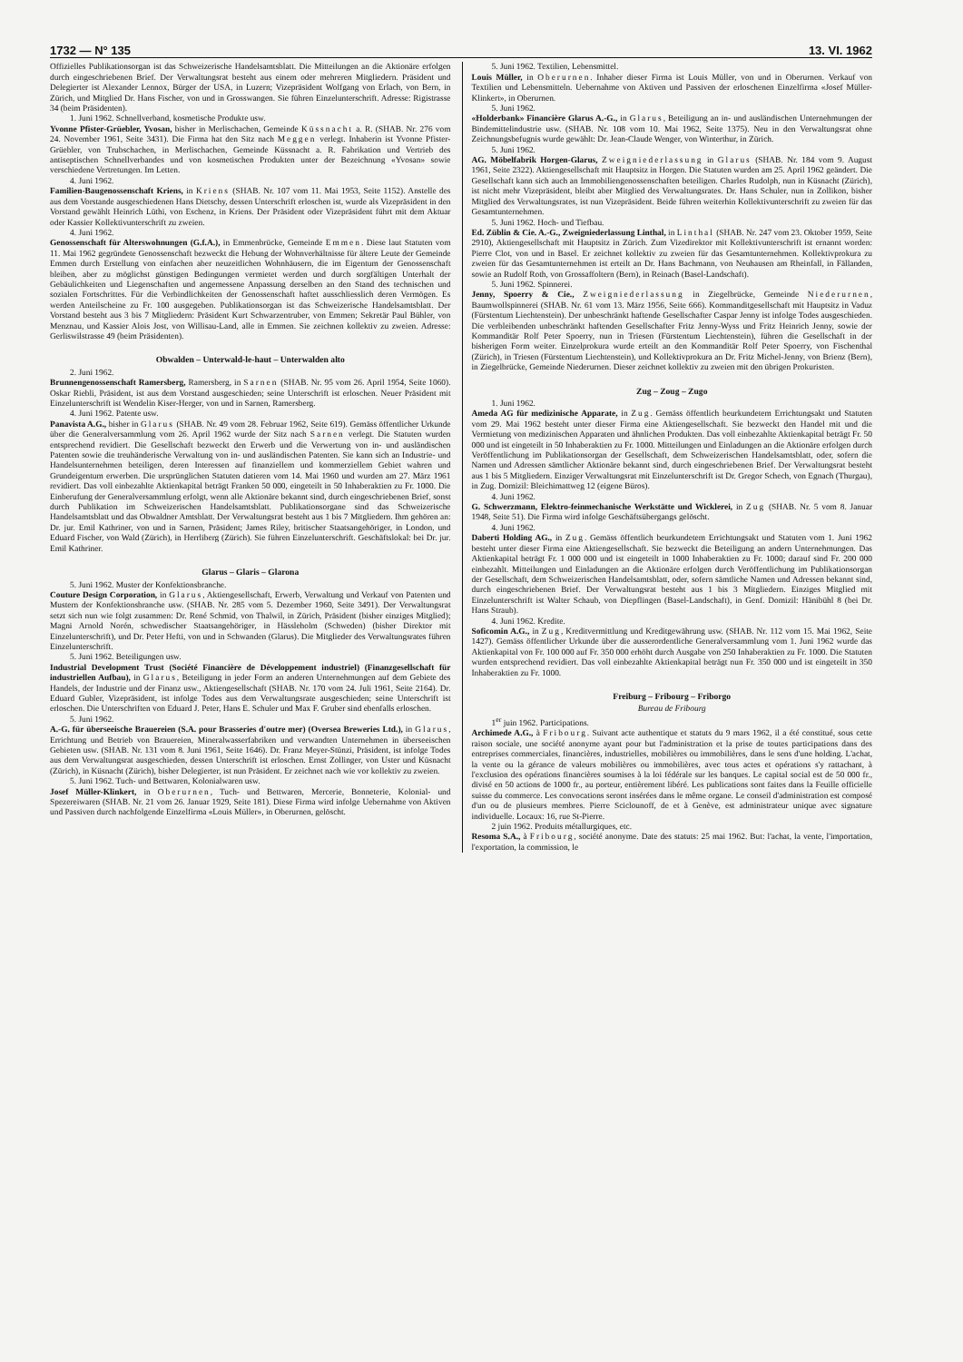1732 — N° 135 13. VI. 1962
Offizielles Publikationsorgan ist das Schweizerische Handelsamtsblatt. Die Mitteilungen an die Aktionäre erfolgen durch eingeschriebenen Brief. Der Verwaltungsrat besteht aus einem oder mehreren Mitgliedern. Präsident und Delegierter ist Alexander Lennox, Bürger der USA, in Luzern; Vizepräsident Wolfgang von Erlach, von Bern, in Zürich, und Mitglied Dr. Hans Fischer, von und in Grosswangen. Sie führen Einzelunterschrift. Adresse: Rigistrasse 34 (beim Präsidenten).
1. Juni 1962. Schnellverband, kosmetische Produkte usw.
Yvonne Pfister-Grüebler, Yvosan, bisher in Merlischachen, Gemeinde Küssnacht a. R. (SHAB. Nr. 276 vom 24. November 1961, Seite 3431). Die Firma hat den Sitz nach Meggen verlegt. Inhaberin ist Yvonne Pfister-Grüebler, von Trubschachen, in Merlischachen, Gemeinde Küssnacht a. R. Fabrikation und Vertrieb des antiseptischen Schnellverbandes und von kosmetischen Produkten unter der Bezeichnung «Yvosan» sowie verschiedene Vertretungen. Im Letten.
4. Juni 1962.
Familien-Baugenossenschaft Kriens, in Kriens (SHAB. Nr. 107 vom 11. Mai 1953, Seite 1152). Anstelle des aus dem Vorstande ausgeschiedenen Hans Dietschy, dessen Unterschrift erloschen ist, wurde als Vizepräsident in den Vorstand gewählt Heinrich Lüthi, von Eschenz, in Kriens. Der Präsident oder Vizepräsident führt mit dem Aktuar oder Kassier Kollektivunterschrift zu zweien.
4. Juni 1962.
Genossenschaft für Alterswohnungen (G.f.A.), in Emmenbrücke, Gemeinde Emmen. Diese laut Statuten vom 11. Mai 1962 gegründete Genossenschaft bezweckt die Hebung der Wohnverhältnisse für ältere Leute der Gemeinde Emmen durch Erstellung von einfachen aber neuzeitlichen Wohnhäusern, die im Eigentum der Genossenschaft bleiben, aber zu möglichst günstigen Bedingungen vermietet werden und durch sorgfältigen Unterhalt der Gebäulichkeiten und Liegenschaften und angemessene Anpassung derselben an den Stand des technischen und sozialen Fortschrittes. Für die Verbindlichkeiten der Genossenschaft haftet ausschliesslich deren Vermögen. Es werden Anteilscheine zu Fr. 100 ausgegeben. Publikationsorgan ist das Schweizerische Handelsamtsblatt. Der Vorstand besteht aus 3 bis 7 Mitgliedern: Präsident Kurt Schwarzentruber, von Emmen; Sekretär Paul Bühler, von Menznau, und Kassier Alois Jost, von Willisau-Land, alle in Emmen. Sie zeichnen kollektiv zu zweien. Adresse: Gerliswilstrasse 49 (beim Präsidenten).
Obwalden – Unterwald-le-haut – Unterwalden alto
2. Juni 1962.
Brunnengenossenschaft Ramersberg, Ramersberg, in Sarnen (SHAB. Nr. 95 vom 26. April 1954, Seite 1060). Oskar Riebli, Präsident, ist aus dem Vorstand ausgeschieden; seine Unterschrift ist erloschen. Neuer Präsident mit Einzelunterschrift ist Wendelin Kiser-Herger, von und in Sarnen, Ramersberg.
4. Juni 1962. Patente usw.
Panavista A.G., bisher in Glarus (SHAB. Nr. 49 vom 28. Februar 1962, Seite 619). Gemäss öffentlicher Urkunde über die Generalversammlung vom 26. April 1962 wurde der Sitz nach Sarnen verlegt. Die Statuten wurden entsprechend revidiert. Die Gesellschaft bezweckt den Erwerb und die Verwertung von in- und ausländischen Patenten sowie die treuhänderische Verwaltung von in- und ausländischen Patenten. Sie kann sich an Industrie- und Handelsunternehmen beteiligen, deren Interessen auf finanziellem und kommerziellem Gebiet wahren und Grundeigentum erwerben. Die ursprünglichen Statuten datieren vom 14. Mai 1960 und wurden am 27. März 1961 revidiert. Das voll einbezahlte Aktienkapital beträgt Franken 50 000, eingeteilt in 50 Inhaberaktien zu Fr. 1000. Die Einberufung der Generalversammlung erfolgt, wenn alle Aktionäre bekannt sind, durch eingeschriebenen Brief, sonst durch Publikation im Schweizerischen Handelsamtsblatt. Publikationsorgane sind das Schweizerische Handelsamtsblatt und das Obwaldner Amtsblatt. Der Verwaltungsrat besteht aus 1 bis 7 Mitgliedern. Ihm gehören an: Dr. jur. Emil Kathriner, von und in Sarnen, Präsident; James Riley, britischer Staatsangehöriger, in London, und Eduard Fischer, von Wald (Zürich), in Herrliberg (Zürich). Sie führen Einzelunterschrift. Geschäftslokal: bei Dr. jur. Emil Kathriner.
Glarus – Glaris – Glarona
5. Juni 1962. Muster der Konfektionsbranche.
Couture Design Corporation, in Glarus, Aktiengesellschaft, Erwerb, Verwaltung und Verkauf von Patenten und Mustern der Konfektionsbranche usw. (SHAB. Nr. 285 vom 5. Dezember 1960, Seite 3491). Der Verwaltungsrat setzt sich nun wie folgt zusammen: Dr. René Schmid, von Thalwil, in Zürich, Präsident (bisher einziges Mitglied); Magni Arnold Norén, schwedischer Staatsangehöriger, in Hässleholm (Schweden) (bisher Direktor mit Einzelunterschrift), und Dr. Peter Hefti, von und in Schwanden (Glarus). Die Mitglieder des Verwaltungsrates führen Einzelunterschrift.
5. Juni 1962. Beteiligungen usw.
Industrial Development Trust (Société Financière de Développement industriel) (Finanzgesellschaft für industriellen Aufbau), in Glarus, Beteiligung in jeder Form an anderen Unternehmungen auf dem Gebiete des Handels, der Industrie und der Finanz usw., Aktiengesellschaft (SHAB. Nr. 170 vom 24. Juli 1961, Seite 2164). Dr. Eduard Gubler, Vizepräsident, ist infolge Todes aus dem Verwaltungsrate ausgeschieden; seine Unterschrift ist erloschen. Die Unterschriften von Eduard J. Peter, Hans E. Schuler und Max F. Gruber sind ebenfalls erloschen.
5. Juni 1962.
A.-G. für überseeische Brauereien (S.A. pour Brasseries d'outre mer) (Oversea Breweries Ltd.), in Glarus, Errichtung und Betrieb von Brauereien, Mineralwasserfabriken und verwandten Unternehmen in überseeischen Gebieten usw. (SHAB. Nr. 131 vom 8. Juni 1961, Seite 1646). Dr. Franz Meyer-Stünzi, Präsident, ist infolge Todes aus dem Verwaltungsrat ausgeschieden, dessen Unterschrift ist erloschen. Ernst Zollinger, von Uster und Küsnacht (Zürich), in Küsnacht (Zürich), bisher Delegierter, ist nun Präsident. Er zeichnet nach wie vor kollektiv zu zweien.
5. Juni 1962. Tuch- und Bettwaren, Kolonialwaren usw.
Josef Müller-Klinkert, in Oberurnen, Tuch- und Bettwaren, Mercerie, Bonneterie, Kolonial- und Spezereiwaren (SHAB. Nr. 21 vom 26. Januar 1929, Seite 181). Diese Firma wird infolge Uebernahme von Aktiven und Passiven durch nachfolgende Einzelfirma «Louis Müller», in Oberurnen, gelöscht.
5. Juni 1962. Textilien, Lebensmittel.
Louis Müller, in Oberurnen. Inhaber dieser Firma ist Louis Müller, von und in Oberurnen. Verkauf von Textilien und Lebensmitteln. Uebernahme von Aktiven und Passiven der erloschenen Einzelfirma «Josef Müller-Klinkert», in Oberurnen.
5. Juni 1962.
«Holderbank» Financière Glarus A.-G., in Glarus, Beteiligung an in- und ausländischen Unternehmungen der Bindemittelindustrie usw. (SHAB. Nr. 108 vom 10. Mai 1962, Seite 1375). Neu in den Verwaltungsrat ohne Zeichnungsbefugnis wurde gewählt: Dr. Jean-Claude Wenger, von Winterthur, in Zürich.
5. Juni 1962.
AG. Möbelfabrik Horgen-Glarus, Zweigniederlassung in Glarus (SHAB. Nr. 184 vom 9. August 1961, Seite 2322). Aktiengesellschaft mit Hauptsitz in Horgen. Die Statuten wurden am 25. April 1962 geändert. Die Gesellschaft kann sich auch an Immobiliengenossenschaften beteiligen. Charles Rudolph, nun in Küsnacht (Zürich), ist nicht mehr Vizepräsident, bleibt aber Mitglied des Verwaltungsrates. Dr. Hans Schuler, nun in Zollikon, bisher Mitglied des Verwaltungsrates, ist nun Vizepräsident. Beide führen weiterhin Kollektivunterschrift zu zweien für das Gesamtunternehmen.
5. Juni 1962. Hoch- und Tiefbau.
Ed. Züblin & Cie. A.-G., Zweigniederlassung Linthal, in Linthal (SHAB. Nr. 247 vom 23. Oktober 1959, Seite 2910), Aktiengesellschaft mit Hauptsitz in Zürich. Zum Vizedirektor mit Kollektivunterschrift ist ernannt worden: Pierre Clot, von und in Basel. Er zeichnet kollektiv zu zweien für das Gesamtunternehmen. Kollektivprokura zu zweien für das Gesamtunternehmen ist erteilt an Dr. Hans Bachmann, von Neuhausen am Rheinfall, in Fällanden, sowie an Rudolf Roth, von Grossaffoltern (Bern), in Reinach (Basel-Landschaft).
5. Juni 1962. Spinnerei.
Jenny, Spoerry & Cie., Zweigniederlassung in Ziegelbrücke, Gemeinde Niederurnen, Baumwollspinnerei (SHAB. Nr. 61 vom 13. März 1956, Seite 666). Kommanditgesellschaft mit Hauptsitz in Vaduz (Fürstentum Liechtenstein). Der unbeschränkt haftende Gesellschafter Caspar Jenny ist infolge Todes ausgeschieden. Die verbleibenden unbeschränkt haftenden Gesellschafter Fritz Jenny-Wyss und Fritz Heinrich Jenny, sowie der Kommanditär Rolf Peter Spoerry, nun in Triesen (Fürstentum Liechtenstein), führen die Gesellschaft in der bisherigen Form weiter. Einzelprokura wurde erteilt an den Kommanditär Rolf Peter Spoerry, von Fischenthal (Zürich), in Triesen (Fürstentum Liechtenstein), und Kollektivprokura an Dr. Fritz Michel-Jenny, von Brienz (Bern), in Ziegelbrücke, Gemeinde Niederurnen. Dieser zeichnet kollektiv zu zweien mit den übrigen Prokuristen.
Zug – Zoug – Zugo
1. Juni 1962.
Ameda AG für medizinische Apparate, in Zug. Gemäss öffentlich beurkundetem Errichtungsakt und Statuten vom 29. Mai 1962 besteht unter dieser Firma eine Aktiengesellschaft. Sie bezweckt den Handel mit und die Vermietung von medizinischen Apparaten und ähnlichen Produkten. Das voll einbezahlte Aktienkapital beträgt Fr. 50 000 und ist eingeteilt in 50 Inhaberaktien zu Fr. 1000. Mitteilungen und Einladungen an die Aktionäre erfolgen durch Veröffentlichung im Publikationsorgan der Gesellschaft, dem Schweizerischen Handelsamtsblatt, oder, sofern die Namen und Adressen sämtlicher Aktionäre bekannt sind, durch eingeschriebenen Brief. Der Verwaltungsrat besteht aus 1 bis 5 Mitgliedern. Einziger Verwaltungsrat mit Einzelunterschrift ist Dr. Gregor Schech, von Egnach (Thurgau), in Zug. Domizil: Bleichimattweg 12 (eigene Büros).
4. Juni 1962.
G. Schwerzmann, Elektro-feinmechanische Werkstätte und Wicklerei, in Zug (SHAB. Nr. 5 vom 8. Januar 1948, Seite 51). Die Firma wird infolge Geschäftsübergangs gelöscht.
4. Juni 1962.
Daberti Holding AG., in Zug. Gemäss öffentlich beurkundetem Errichtungsakt und Statuten vom 1. Juni 1962 besteht unter dieser Firma eine Aktiengesellschaft. Sie bezweckt die Beteiligung an andern Unternehmungen. Das Aktienkapital beträgt Fr. 1 000 000 und ist eingeteilt in 1000 Inhaberaktien zu Fr. 1000; darauf sind Fr. 200 000 einbezahlt. Mitteilungen und Einladungen an die Aktionäre erfolgen durch Veröffentlichung im Publikationsorgan der Gesellschaft, dem Schweizerischen Handelsamtsblatt, oder, sofern sämtliche Namen und Adressen bekannt sind, durch eingeschriebenen Brief. Der Verwaltungsrat besteht aus 1 bis 3 Mitgliedern. Einziges Mitglied mit Einzelunterschrift ist Walter Schaub, von Diepflingen (Basel-Landschaft), in Genf. Domizil: Hänibühl 8 (bei Dr. Hans Straub).
4. Juni 1962. Kredite.
Soficomin A.G., in Zug, Kreditvermittlung und Kreditgewährung usw. (SHAB. Nr. 112 vom 15. Mai 1962, Seite 1427). Gemäss öffentlicher Urkunde über die ausserordentliche Generalversammlung vom 1. Juni 1962 wurde das Aktienkapital von Fr. 100 000 auf Fr. 350 000 erhöht durch Ausgabe von 250 Inhaberaktien zu Fr. 1000. Die Statuten wurden entsprechend revidiert. Das voll einbezahlte Aktienkapital beträgt nun Fr. 350 000 und ist eingeteilt in 350 Inhaberaktien zu Fr. 1000.
Freiburg – Fribourg – Friborgo
Bureau de Fribourg
1<sup>er</sup> juin 1962. Participations.
Archimede A.G., à Fribourg. Suivant acte authentique et statuts du 9 mars 1962, il a été constitué, sous cette raison sociale, une société anonyme ayant pour but l'administration et la prise de toutes participations dans des entreprises commerciales, financières, industrielles, mobilières ou immobilières, dans le sens d'une holding. L'achat, la vente ou la gérance de valeurs mobilières ou immobilières, avec tous actes et opérations s'y rattachant, à l'exclusion des opérations financières soumises à la loi fédérale sur les banques. Le capital social est de 50 000 fr., divisé en 50 actions de 1000 fr., au porteur, entièrement libéré. Les publications sont faites dans la Feuille officielle suisse du commerce. Les convocations seront insérées dans le même organe. Le conseil d'administration est composé d'un ou de plusieurs membres. Pierre Sciclounoff, de et à Genève, est administrateur unique avec signature individuelle. Locaux: 16, rue St-Pierre.
2 juin 1962. Produits métallurgiques, etc.
Resoma S.A., à Fribourg, société anonyme. Date des statuts: 25 mai 1962. But: l'achat, la vente, l'importation, l'exportation, la commission, le